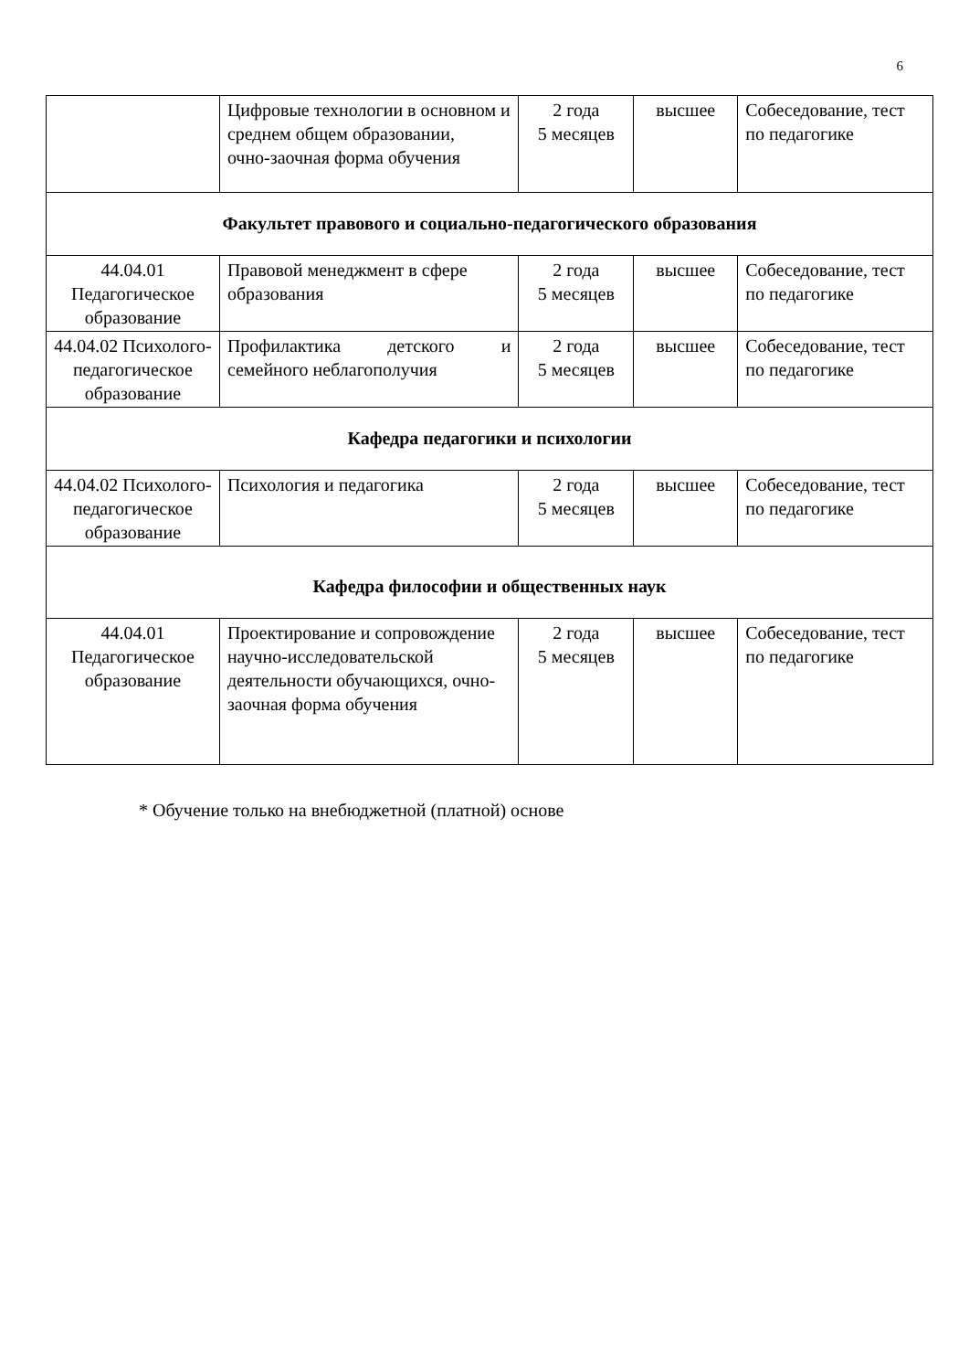6
| | Цифровые технологии в основном и среднем общем образовании, очно-заочная форма обучения | 2 года 5 месяцев | высшее | Собеседование, тест по педагогике |
| Факультет правового и социально-педагогического образования | | | | |
| 44.04.01 Педагогическое образование | Правовой менеджмент в сфере образования | 2 года 5 месяцев | высшее | Собеседование, тест по педагогике |
| 44.04.02 Психолого-педагогическое образование | Профилактика детского и семейного неблагополучия | 2 года 5 месяцев | высшее | Собеседование, тест по педагогике |
| Кафедра педагогики и психологии | | | | |
| 44.04.02 Психолого-педагогическое образование | Психология и педагогика | 2 года 5 месяцев | высшее | Собеседование, тест по педагогике |
| Кафедра философии и общественных наук | | | | |
| 44.04.01 Педагогическое образование | Проектирование и сопровождение научно-исследовательской деятельности обучающихся, очно-заочная форма обучения | 2 года 5 месяцев | высшее | Собеседование, тест по педагогике |
* Обучение только на внебюджетной (платной) основе